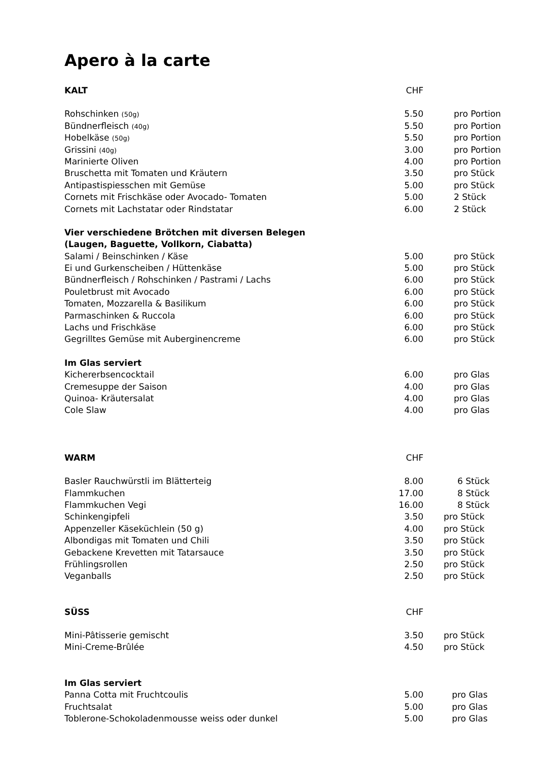Apero à la carte
| KALT | CHF | |
| Rohschinken (50g) | 5.50 | pro Portion |
| Bündnerfleisch (40g) | 5.50 | pro Portion |
| Hobelkäse (50g) | 5.50 | pro Portion |
| Grissini (40g) | 3.00 | pro Portion |
| Marinierte Oliven | 4.00 | pro Portion |
| Bruschetta mit Tomaten und Kräutern | 3.50 | pro Stück |
| Antipastispiesschen mit Gemüse | 5.00 | pro Stück |
| Cornets mit Frischkäse oder Avocado- Tomaten | 5.00 | 2 Stück |
| Cornets mit Lachstatar oder Rindstatar | 6.00 | 2 Stück |
| Vier verschiedene Brötchen mit diversen Belegen | | |
| (Laugen, Baguette, Vollkorn, Ciabatta) | | |
| Salami / Beinschinken / Käse | 5.00 | pro Stück |
| Ei und Gurkenscheiben / Hüttenkäse | 5.00 | pro Stück |
| Bündnerfleisch / Rohschinken / Pastrami / Lachs | 6.00 | pro Stück |
| Pouletbrust mit Avocado | 6.00 | pro Stück |
| Tomaten, Mozzarella & Basilikum | 6.00 | pro Stück |
| Parmaschinken & Ruccola | 6.00 | pro Stück |
| Lachs und Frischkäse | 6.00 | pro Stück |
| Gegrilltes Gemüse mit Auberginencreme | 6.00 | pro Stück |
| Im Glas serviert | | |
| Kichererbsencocktail | 6.00 | pro Glas |
| Cremesuppe der Saison | 4.00 | pro Glas |
| Quinoa- Kräutersalat | 4.00 | pro Glas |
| Cole Slaw | 4.00 | pro Glas |
| WARM | CHF | |
| Basler Rauchwürstli im Blätterteig | 8.00 | 6 Stück |
| Flammkuchen | 17.00 | 8 Stück |
| Flammkuchen Vegi | 16.00 | 8 Stück |
| Schinkengipfeli | 3.50 | pro Stück |
| Appenzeller Käseküchlein (50 g) | 4.00 | pro Stück |
| Albondigas mit Tomaten und Chili | 3.50 | pro Stück |
| Gebackene Krevetten mit Tatarsauce | 3.50 | pro Stück |
| Frühlingsrollen | 2.50 | pro Stück |
| Veganballs | 2.50 | pro Stück |
| SÜSS | CHF | |
| Mini-Pâtisserie gemischt | 3.50 | pro Stück |
| Mini-Creme-Brûlée | 4.50 | pro Stück |
| Im Glas serviert | | |
| Panna Cotta mit Fruchtcoulis | 5.00 | pro Glas |
| Fruchtsalat | 5.00 | pro Glas |
| Toblerone-Schokoladenmousse weiss oder dunkel | 5.00 | pro Glas |